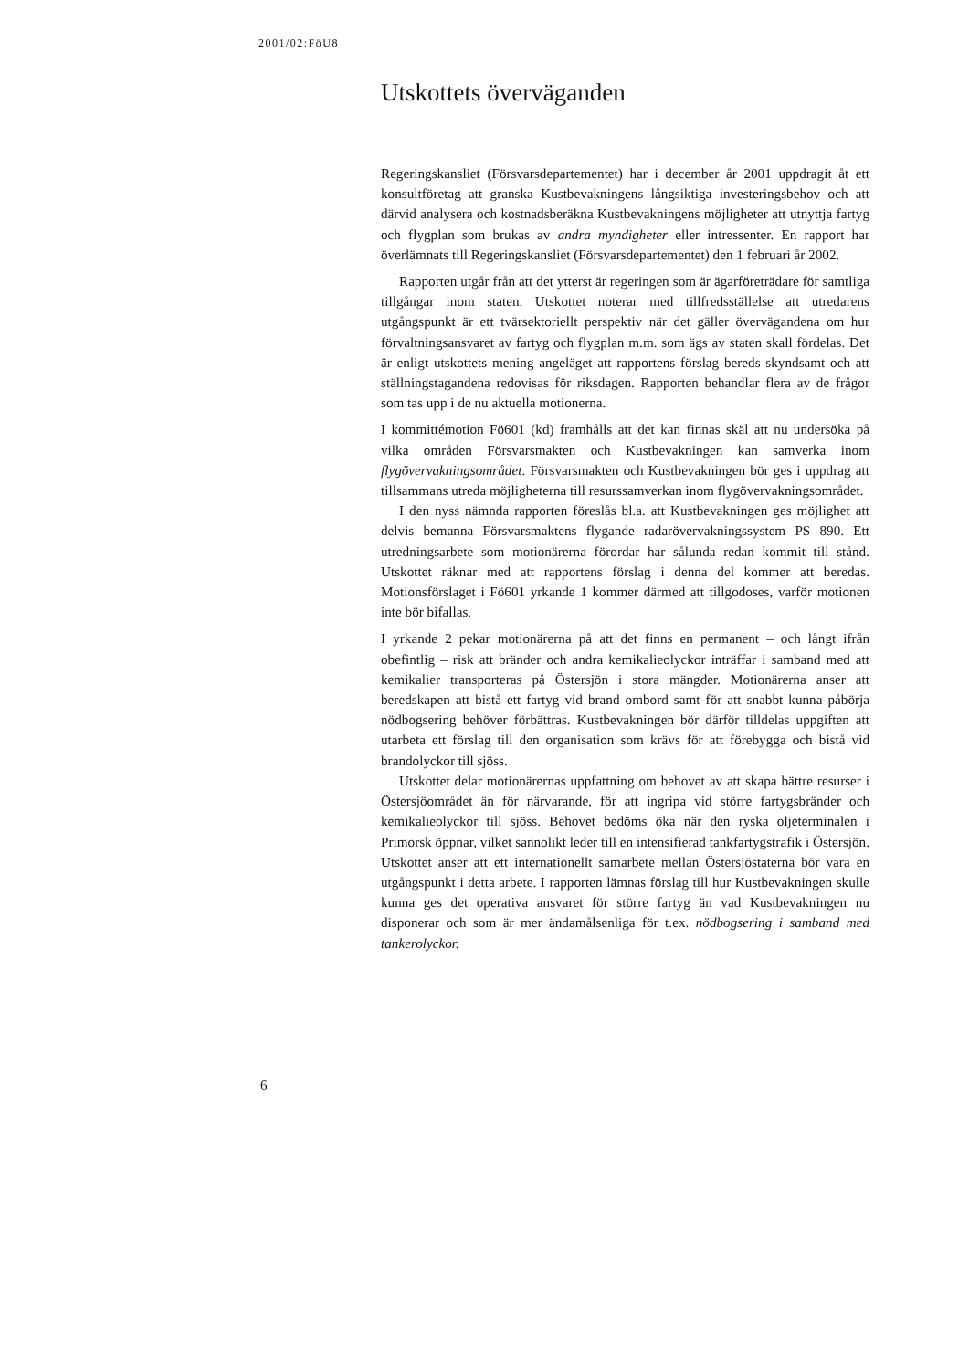2001/02:FöU8
Utskottets överväganden
Regeringskansliet (Försvarsdepartementet) har i december år 2001 uppdragit åt ett konsultföretag att granska Kustbevakningens långsiktiga investerings­behov och att därvid analysera och kostnadsberäkna Kustbevakningens möj­ligheter att utnyttja fartyg och flygplan som brukas av andra myndigheter eller intressenter. En rapport har överlämnats till Regeringskansliet (För­svarsdepartementet) den 1 februari år 2002.
Rapporten utgår från att det ytterst är regeringen som är ägarföreträdare för samtliga tillgångar inom staten. Utskottet noterar med tillfredsställelse att utredarens utgångspunkt är ett tvärsektoriellt perspektiv när det gäller överv­ägandena om hur förvaltningsansvaret av fartyg och flygplan m.m. som ägs av staten skall fördelas. Det är enligt utskottets mening angeläget att rapportens förslag bereds skyndsamt och att ställningstagandena redovisas för riksdagen. Rapporten behandlar flera av de frågor som tas upp i de nu aktuella motioner­na.
I kommittémotion Fö601 (kd) framhålls att det kan finnas skäl att nu under­söka på vilka områden Försvarsmakten och Kustbevakningen kan samverka inom flygövervakningsområdet. Försvarsmakten och Kustbevakningen bör ges i uppdrag att tillsammans utreda möjligheterna till resurssamverkan inom flygövervakningsområdet.
I den nyss nämnda rapporten föreslås bl.a. att Kustbevakningen ges möj­lighet att delvis bemanna Försvarsmaktens flygande radarövervakningssystem PS 890. Ett utredningsarbete som motionärerna förordar har sålunda redan kommit till stånd. Utskottet räknar med att rapportens förslag i denna del kommer att beredas. Motionsförslaget i Fö601 yrkande 1 kommer därmed att tillgodoses, varför motionen inte bör bifallas.
I yrkande 2 pekar motionärerna på att det finns en permanent – och långt ifrån obefintlig – risk att bränder och andra kemikalieolyckor inträffar i samband med att kemikalier transporteras på Östersjön i stora mängder. Motionärerna anser att beredskapen att bistå ett fartyg vid brand ombord samt för att snabbt kunna påbörja nödbogsering behöver förbättras. Kustbevakningen bör därför tilldelas uppgiften att utarbeta ett förslag till den organisation som krävs för att förebygga och bistå vid brandolyckor till sjöss.
Utskottet delar motionärernas uppfattning om behovet av att skapa bättre resurser i Östersjöområdet än för närvarande, för att ingripa vid större far­tygsbränder och kemikalieolyckor till sjöss. Behovet bedöms öka när den ryska oljeterminalen i Primorsk öppnar, vilket sannolikt leder till en intensifi­erad tankfartygstrafik i Östersjön. Utskottet anser att ett internationellt samar­bete mellan Östersjöstaterna bör vara en utgångspunkt i detta arbete. I rappor­ten lämnas förslag till hur Kustbevakningen skulle kunna ges det operativa ansvaret för större fartyg än vad Kustbevakningen nu disponerar och som är mer ändamålsenliga för t.ex. nödbogsering i samband med tankerolyckor.
6